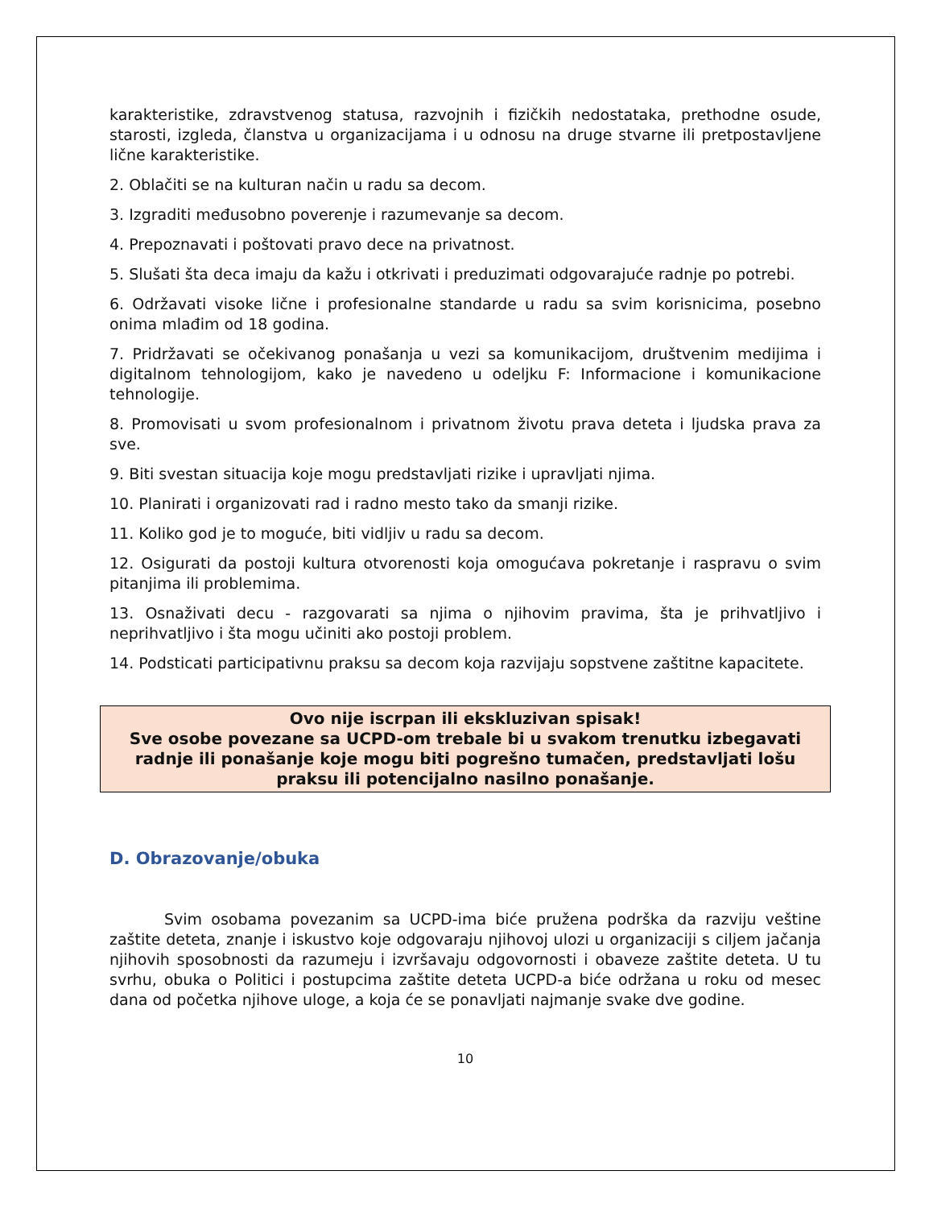karakteristike, zdravstvenog statusa, razvojnih i fizičkih nedostataka, prethodne osude, starosti, izgleda, članstva u organizacijama i u odnosu na druge stvarne ili pretpostavljene lične karakteristike.
2. Oblačiti se na kulturan način u radu sa decom.
3. Izgraditi međusobno poverenje i razumevanje sa decom.
4. Prepoznavati i poštovati pravo dece na privatnost.
5. Slušati šta deca imaju da kažu i otkrivati i preduzimati odgovarajuće radnje po potrebi.
6. Održavati visoke lične i profesionalne standarde u radu sa svim korisnicima, posebno onima mlađim od 18 godina.
7. Pridržavati se očekivanog ponašanja u vezi sa komunikacijom, društvenim medijima i digitalnom tehnologijom, kako je navedeno u odeljku F: Informacione i komunikacione tehnologije.
8. Promovisati u svom profesionalnom i privatnom životu prava deteta i ljudska prava za sve.
9. Biti svestan situacija koje mogu predstavljati rizike i upravljati njima.
10. Planirati i organizovati rad i radno mesto tako da smanji rizike.
11. Koliko god je to moguće, biti vidljiv u radu sa decom.
12. Osigurati da postoji kultura otvorenosti koja omogućava pokretanje i raspravu o svim pitanjima ili problemima.
13. Osnaživati decu - razgovarati sa njima o njihovim pravima, šta je prihvatljivo i neprihvatljivo i šta mogu učiniti ako postoji problem.
14. Podsticati participativnu praksu sa decom koja razvijaju sopstvene zaštitne kapacitete.
Ovo nije iscrpan ili ekskluzivan spisak!
Sve osobe povezane sa UCPD-om trebale bi u svakom trenutku izbegavati radnje ili ponašanje koje mogu biti pogrešno tumačen, predstavljati lošu praksu ili potencijalno nasilno ponašanje.
D. Obrazovanje/obuka
Svim osobama povezanim sa UCPD-ima biće pružena podrška da razviju veštine zaštite deteta, znanje i iskustvo koje odgovaraju njihovoj ulozi u organizaciji s ciljem jačanja njihovih sposobnosti da razumeju i izvršavaju odgovornosti i obaveze zaštite deteta. U tu svrhu, obuka o Politici i postupcima zaštite deteta UCPD-a biće održana u roku od mesec dana od početka njihove uloge, a koja će se ponavljati najmanje svake dve godine.
10